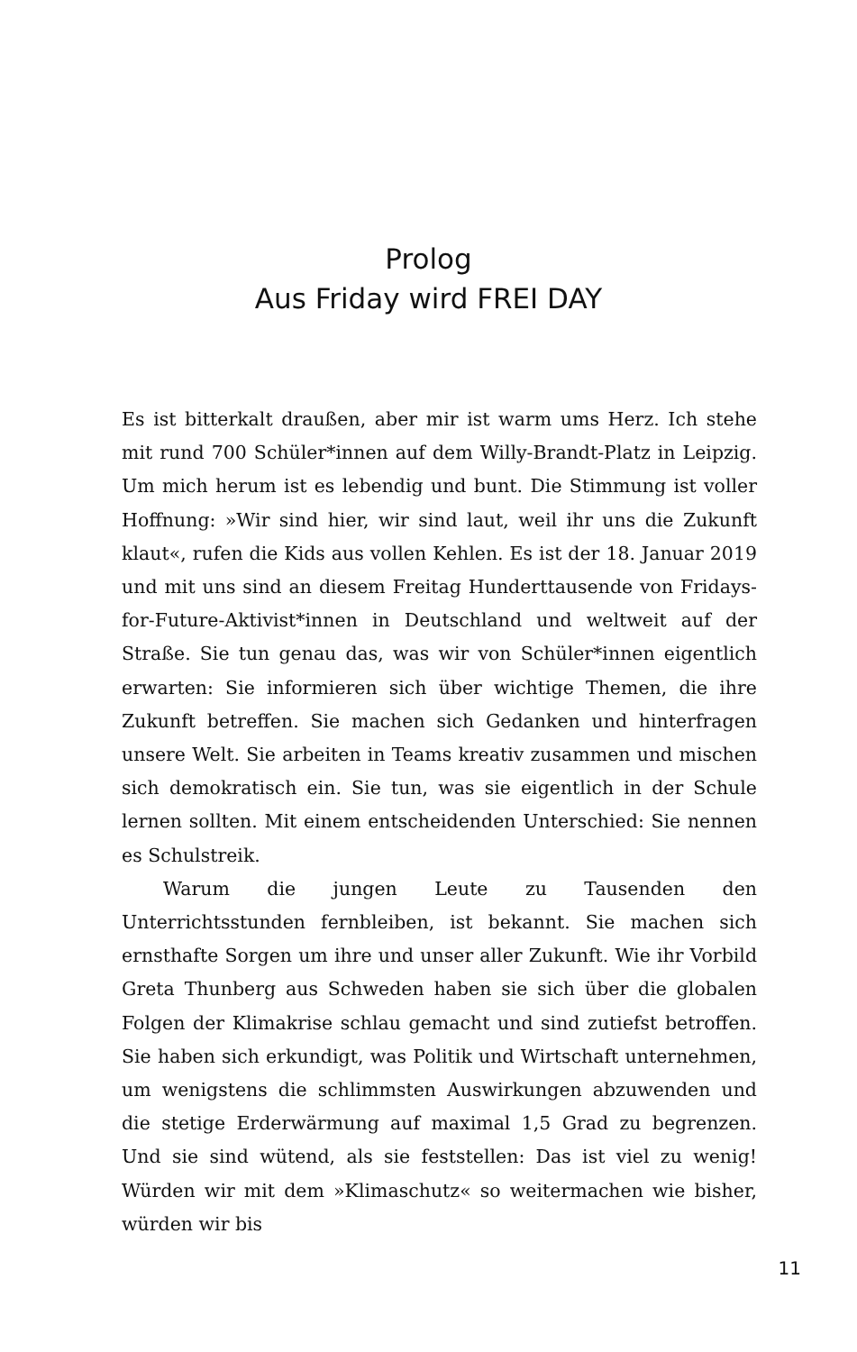Prolog
Aus Friday wird FREI DAY
Es ist bitterkalt draußen, aber mir ist warm ums Herz. Ich stehe mit rund 700 Schüler*innen auf dem Willy-Brandt-Platz in Leipzig. Um mich herum ist es lebendig und bunt. Die Stimmung ist voller Hoffnung: »Wir sind hier, wir sind laut, weil ihr uns die Zukunft klaut«, rufen die Kids aus vollen Kehlen. Es ist der 18. Januar 2019 und mit uns sind an diesem Freitag Hunderttausende von Fridays-for-Future-Aktivist*innen in Deutschland und weltweit auf der Straße. Sie tun genau das, was wir von Schüler*innen eigentlich erwarten: Sie informieren sich über wichtige Themen, die ihre Zukunft betreffen. Sie machen sich Gedanken und hinterfragen unsere Welt. Sie arbeiten in Teams kreativ zusammen und mischen sich demokratisch ein. Sie tun, was sie eigentlich in der Schule lernen sollten. Mit einem entscheidenden Unterschied: Sie nennen es Schulstreik.
Warum die jungen Leute zu Tausenden den Unterrichtsstunden fernbleiben, ist bekannt. Sie machen sich ernsthafte Sorgen um ihre und unser aller Zukunft. Wie ihr Vorbild Greta Thunberg aus Schweden haben sie sich über die globalen Folgen der Klimakrise schlau gemacht und sind zutiefst betroffen. Sie haben sich erkundigt, was Politik und Wirtschaft unternehmen, um wenigstens die schlimmsten Auswirkungen abzuwenden und die stetige Erderwärmung auf maximal 1,5 Grad zu begrenzen. Und sie sind wütend, als sie feststellen: Das ist viel zu wenig! Würden wir mit dem »Klimaschutz« so weitermachen wie bisher, würden wir bis
11